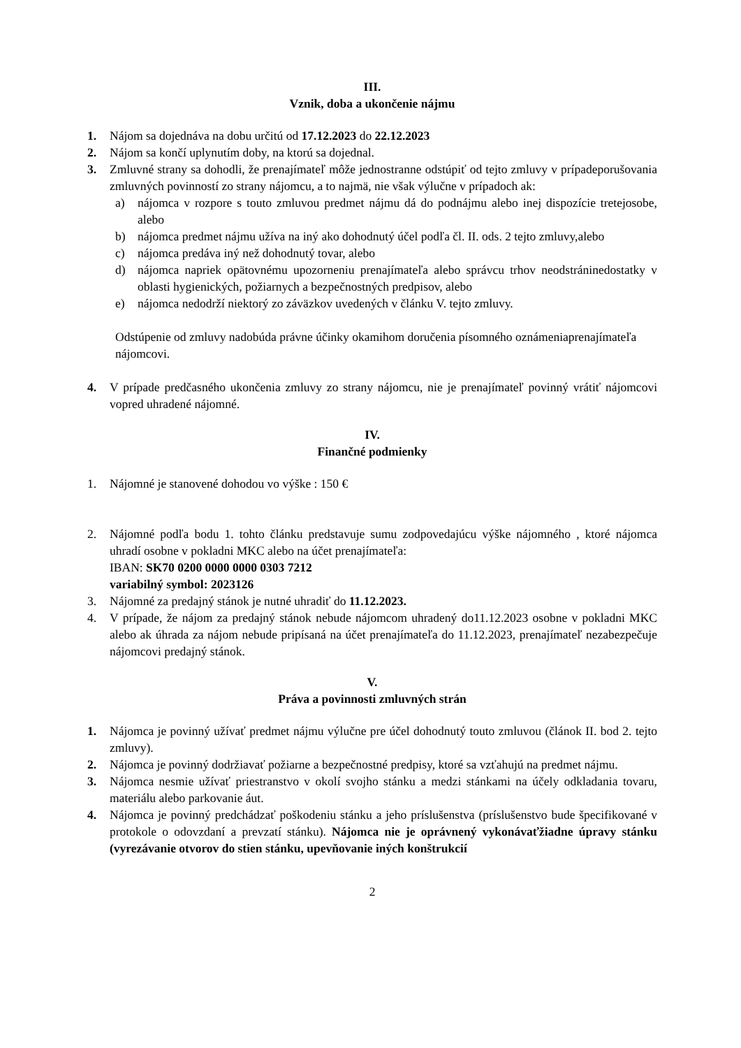III.
Vznik, doba a ukončenie nájmu
1. Nájom sa dojednáva na dobu určitú od 17.12.2023 do 22.12.2023
2. Nájom sa končí uplynutím doby, na ktorú sa dojednal.
3. Zmluvné strany sa dohodli, že prenajímateľ môže jednostranne odstúpiť od tejto zmluvy v prípadeporušovania zmluvných povinností zo strany nájomcu, a to najmä, nie však výlučne v prípadoch ak:
a) nájomca v rozpore s touto zmluvou predmet nájmu dá do podnájmu alebo inej dispozície tretejosobe, alebo
b) nájomca predmet nájmu užíva na iný ako dohodnutý účel podľa čl. II. ods. 2 tejto zmluvy,alebo
c) nájomca predáva iný než dohodnutý tovar, alebo
d) nájomca napriek opätovnému upozorneniu prenajímateľa alebo správcu trhov neodstráninedostatky v oblasti hygienických, požiarnych a bezpečnostných predpisov, alebo
e) nájomca nedodrží niektorý zo záväzkov uvedených v článku V. tejto zmluvy.
Odstúpenie od zmluvy nadobúda právne účinky okamihom doručenia písomného oznámeniaprenajímateľa nájomcovi.
4. V prípade predčasného ukončenia zmluvy zo strany nájomcu, nie je prenajímateľ povinný vrátiť nájomcovi vopred uhradené nájomné.
IV.
Finančné podmienky
1. Nájomné je stanovené dohodou vo výške : 150 €
2. Nájomné podľa bodu 1. tohto článku predstavuje sumu zodpovedajúcu výške nájomného , ktoré nájomca uhradí osobne v pokladni MKC alebo na účet prenajímateľa:
IBAN: SK70 0200 0000 0000 0303 7212
variabilný symbol: 2023126
3. Nájomné za predajný stánok je nutné uhradiť do 11.12.2023.
4. V prípade, že nájom za predajný stánok nebude nájomcom uhradený do11.12.2023 osobne v pokladni MKC alebo ak úhrada za nájom nebude pripísaná na účet prenajímateľa do 11.12.2023, prenajímateľ nezabezpečuje nájomcovi predajný stánok.
V.
Práva a povinnosti zmluvných strán
1. Nájomca je povinný užívať predmet nájmu výlučne pre účel dohodnutý touto zmluvou (článok II. bod 2. tejto zmluvy).
2. Nájomca je povinný dodržiavať požiarne a bezpečnostné predpisy, ktoré sa vzťahujú na predmet nájmu.
3. Nájomca nesmie užívať priestranstvo v okolí svojho stánku a medzi stánkami na účely odkladania tovaru, materiálu alebo parkovanie áut.
4. Nájomca je povinný predchádzať poškodeniu stánku a jeho príslušenstva (príslušenstvo bude špecifikované v protokole o odovzdaní a prevzatí stánku). Nájomca nie je oprávnený vykonávaťžiadne úpravy stánku (vyrezávanie otvorov do stien stánku, upevňovanie iných konštrukcií
2